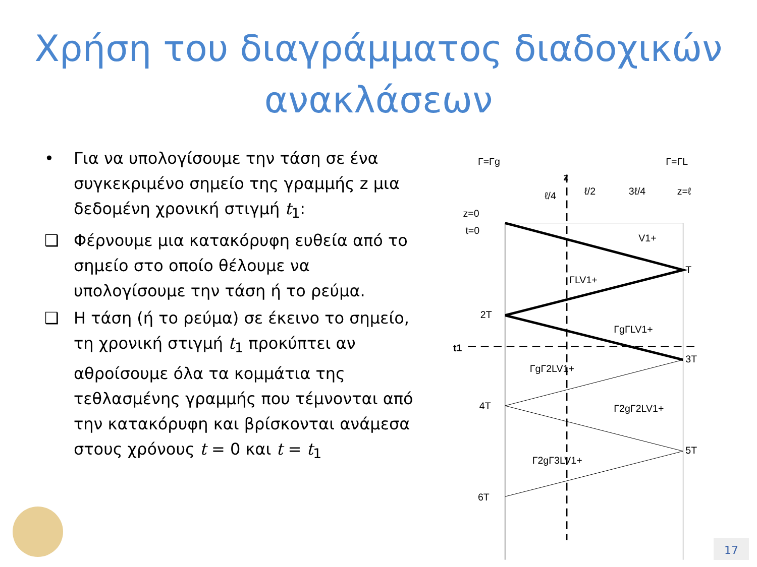Χρήση του διαγράμματος διαδοχικών
ανακλάσεων
• Για να υπολογίσουμε την τάση σε ένα συγκεκριμένο σημείο της γραμμής z μια δεδομένη χρονική στιγμή t<sub>1</sub>:
❑ Φέρνουμε μια κατακόρυφη ευθεία από το σημείο στο οποίο θέλουμε να υπολογίσουμε την τάση ή το ρεύμα.
❑ Η τάση (ή το ρεύμα) σε έκεινο το σημείο, τη χρονική στιγμή t<sub>1</sub> προκύπτει αν αθροίσουμε όλα τα κομμάτια της τεθλασμένης γραμμής που τέμνονται από την κατακόρυφη και βρίσκονται ανάμεσα στους χρόνους t = 0 και t = t<sub>1</sub>
Γ=Γg
Γ=ΓL
z
ℓ/4
ℓ/2
3ℓ/4
z=ℓ
z=0
t=0
V1+
T
ΓLV1+
2T
ΓgΓLV1+
t1
3T
ΓgΓ2LV1+
4T
Γ2gΓ2LV1+
5T
Γ2gΓ3LV1+
6T
17